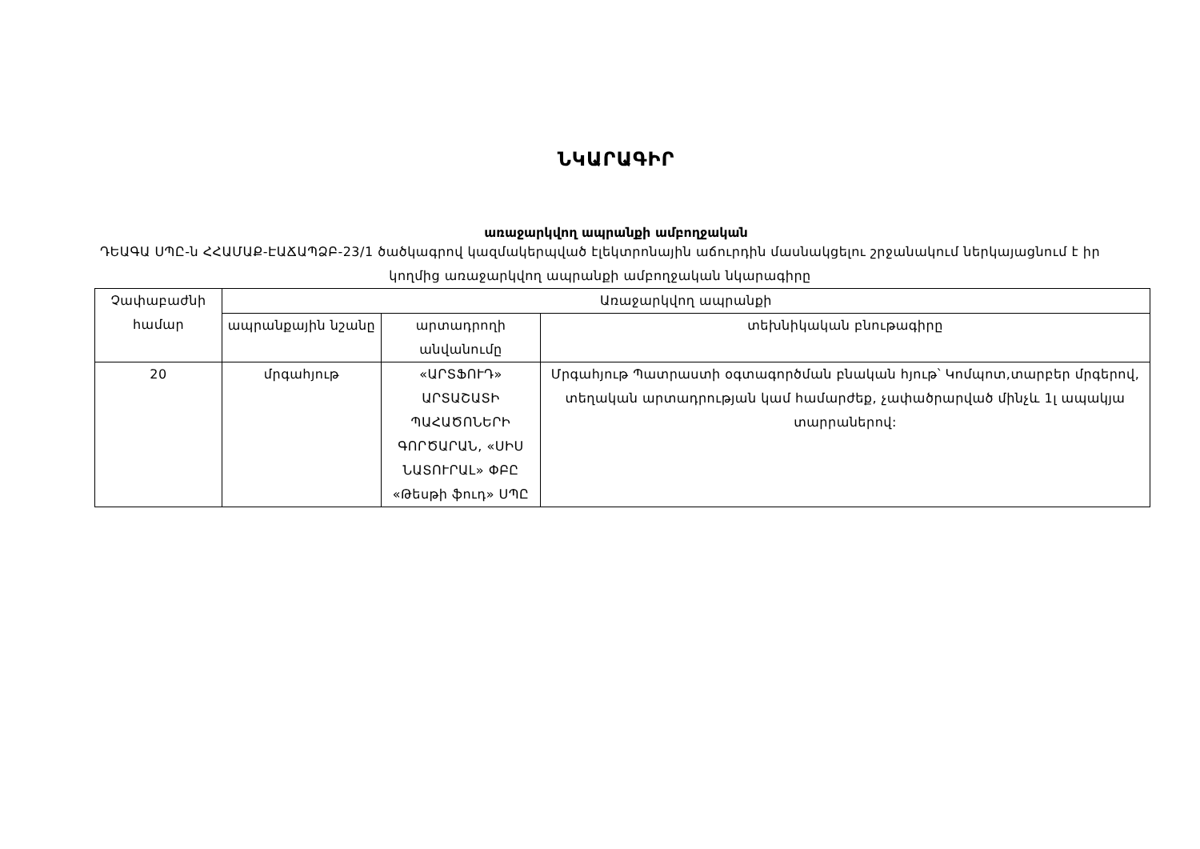ՆԿԱՐԱԳԻՐ
առաջարկվող ապրանքի ամբողջական
ԴԵԱԳԱ ՍՊԸ-ն ՀՀԱՄԱՔ-ԷԱՃԱՊՁԲ-23/1 ծածկագրով կազմակերպված էլեկտրոնային աճուրդին մասնակցելու շրջանակում ներկայացնում է իր կողմից առաջարկվող ապրանքի ամբողջական նկարագիրը
| Չափաբաժնի համար | Առաջարկվող ապրանքի | | |
| --- | --- | --- | --- |
| | ապրանքային նշանը | արտադրողի անվանումը | տեխնիկական բնութագիրը |
| 20 | մրգահյութ | «ԱՐՏՖՈՒԴ» ԱՐՏԱՇԱՏԻ ՊԱՀԱԾՈՆԵՐԻ ԳՈՐԾԱՐԱՆ, «ՍԻՍ ՆԱՏՈՒՐԱԼ» ՓԲԸ «Թեսթի ֆուդ» ՍՊԸ | Մրգահյութ Պատրաստի օգտագործման բնական հյութ՝ Կոմպոտ,տարբեր մրգերով, տեղական արտադրության կամ համարժեք, չափածրարված մինչև 1լ ապակյա տարրաներով: |